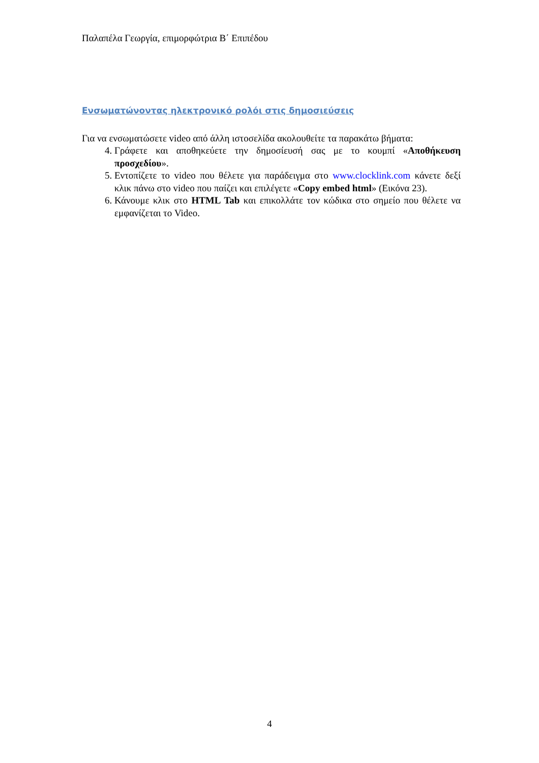Παλαπέλα Γεωργία, επιμορφώτρια Β΄ Επιπέδου
Ενσωματώνοντας ηλεκτρονικό ρολόι στις δημοσιεύσεις
Για να ενσωματώσετε video από άλλη ιστοσελίδα ακολουθείτε τα παρακάτω βήματα:
4. Γράφετε και αποθηκεύετε την δημοσίευσή σας με το κουμπί «Αποθήκευση προσχεδίου».
5. Εντοπίζετε το video που θέλετε για παράδειγμα στο www.clocklink.com κάνετε δεξί κλικ πάνω στο video που παίζει και επιλέγετε «Copy embed html» (Εικόνα 23).
6. Κάνουμε κλικ στο HTML Tab και επικολλάτε τον κώδικα στο σημείο που θέλετε να εμφανίζεται το Video.
4